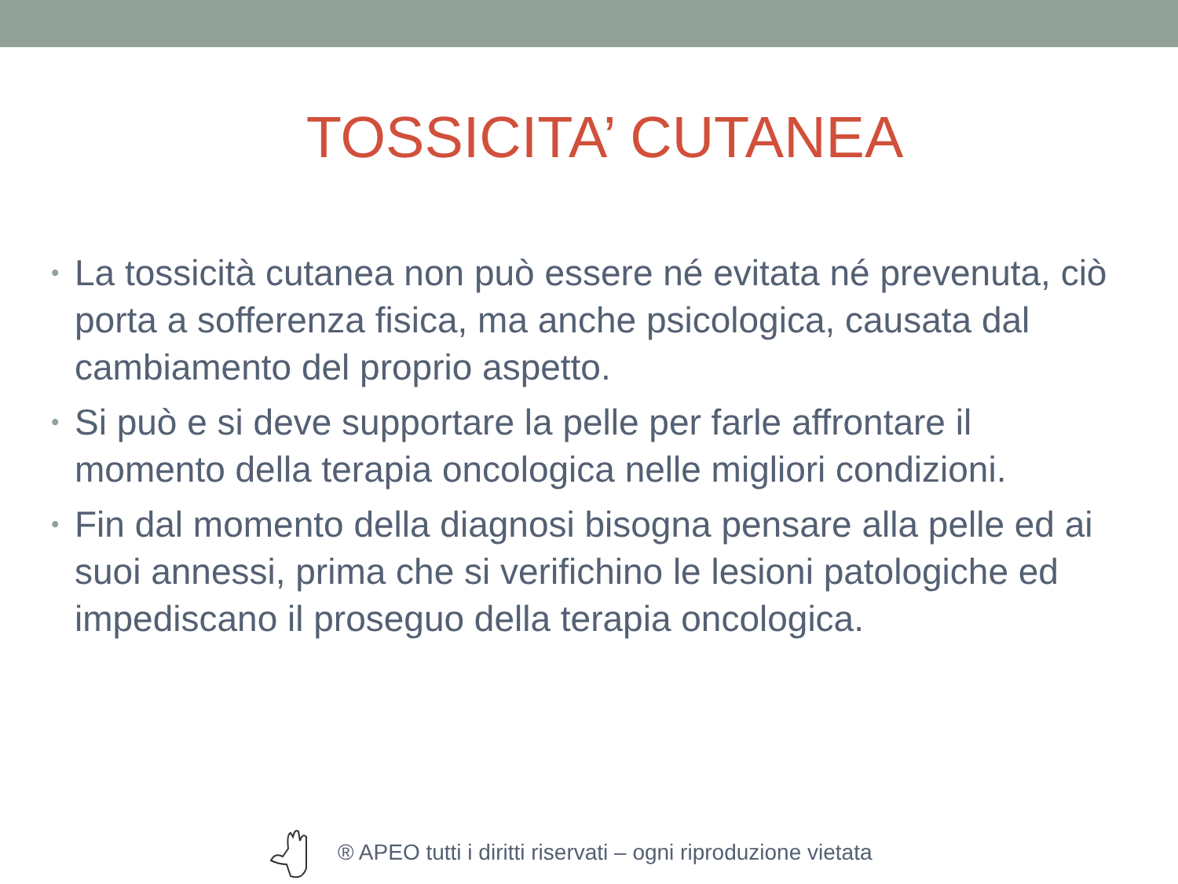TOSSICITA’ CUTANEA
• La tossicità cutanea non può essere né evitata né prevenuta, ciò porta a sofferenza fisica, ma anche psicologica, causata dal cambiamento del proprio aspetto.
• Si può e si deve supportare la pelle per farle affrontare il momento della terapia oncologica nelle migliori condizioni.
• Fin dal momento della diagnosi bisogna pensare alla pelle ed ai suoi annessi, prima che si verifichino le lesioni patologiche ed impediscano il proseguo della terapia oncologica.
® APEO tutti i diritti riservati – ogni riproduzione vietata